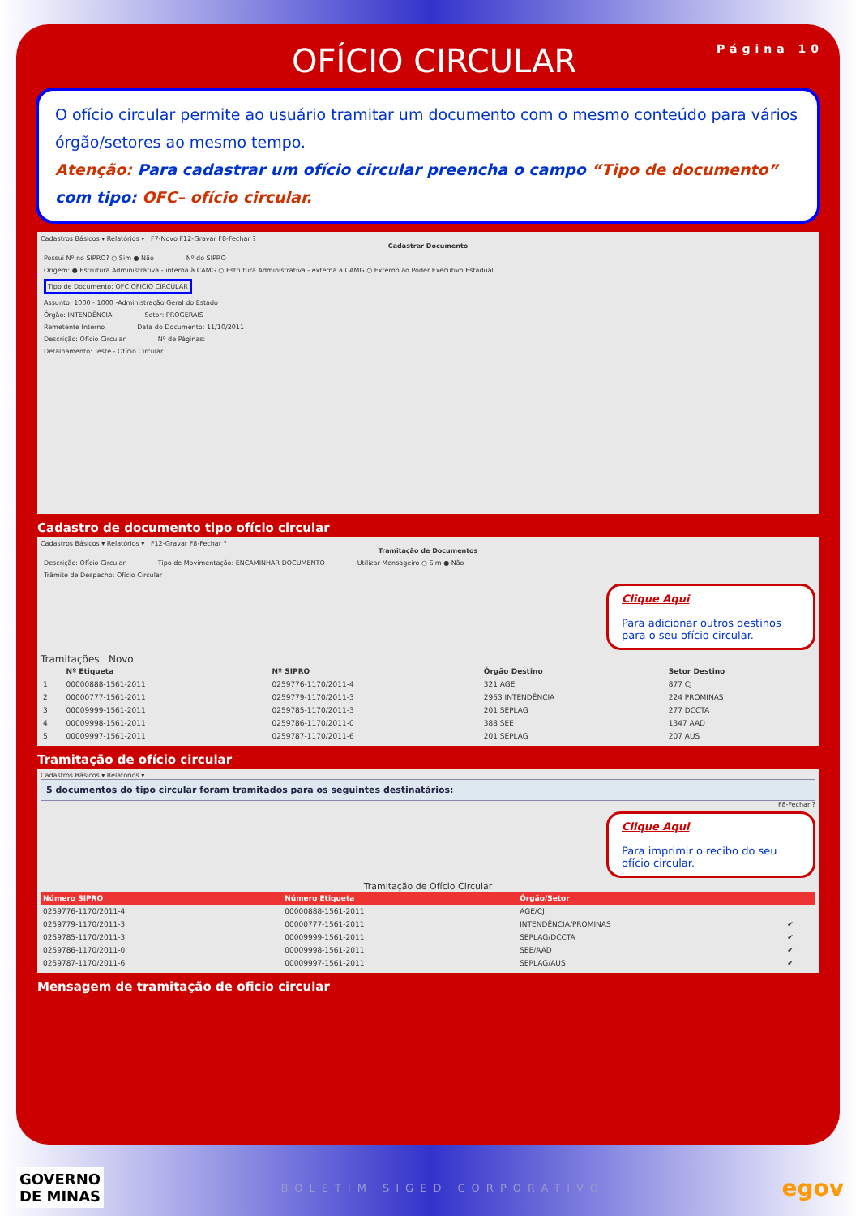OFÍCIO CIRCULAR
Página 10
O ofício circular permite ao usuário tramitar um documento com o mesmo conteúdo para vários órgão/setores ao mesmo tempo.
Atenção: Para cadastrar um ofício circular preencha o campo “Tipo de documento” com tipo: OFC– ofício circular.
Cadastros Básicos ▾ Relatórios ▾ F7-Novo F12-Gravar F8-Fechar ?
Cadastrar Documento
Possui Nº no SIPRO? ○ Sim ● Não
Nº do SIPRO
Origem: ● Estrutura Administrativa - interna à CAMG ○ Estrutura Administrativa - externa à CAMG ○ Externo ao Poder Executivo Estadual
Tipo de Documento: OFC OFICIO CIRCULAR
Assunto: 1000 - 1000 -Administração Geral do Estado
Órgão: INTENDÊNCIA Setor: PROGERAIS
Remetente Interno Data do Documento: 11/10/2011
Descrição: Ofício Circular Nº de Páginas:
Detalhamento: Teste - Ofício Circular
Cadastro de documento tipo ofício circular
Cadastros Básicos ▾ Relatórios ▾ F12-Gravar F8-Fechar ?
Tramitação de Documentos
Descrição: Ofício Circular Tipo de Movimentação: ENCAMINHAR DOCUMENTO
Utilizar Mensageiro ○ Sim ● Não
Trâmite de Despacho: Ofício Circular
Clique Aqui.
Para adicionar outros destinos para o seu ofício circular.
Tramitações Novo
| | Nº Etiqueta | Nº SIPRO | Órgão Destino | Setor Destino |
| --- | --- | --- | --- | --- |
| 1 | 00000888-1561-2011 | 0259776-1170/2011-4 | 321 AGE | 877 CJ |
| 2 | 00000777-1561-2011 | 0259779-1170/2011-3 | 2953 INTENDÊNCIA | 224 PROMINAS |
| 3 | 00009999-1561-2011 | 0259785-1170/2011-3 | 201 SEPLAG | 277 DCCTA |
| 4 | 00009998-1561-2011 | 0259786-1170/2011-0 | 388 SEE | 1347 AAD |
| 5 | 00009997-1561-2011 | 0259787-1170/2011-6 | 201 SEPLAG | 207 AUS |
Tramitação de ofício circular
Cadastros Básicos ▾ Relatórios ▾
5 documentos do tipo circular foram tramitados para os seguintes destinatários:
F8-Fechar ?
Clique Aqui.
Para imprimir o recibo do seu ofício circular.
Tramitação de Ofício Circular
| Número SIPRO | Número Etiqueta | Órgão/Setor | |
| --- | --- | --- | --- |
| 0259776-1170/2011-4 | 00000888-1561-2011 | AGE/CJ | |
| 0259779-1170/2011-3 | 00000777-1561-2011 | INTENDÊNCIA/PROMINAS | ✔ |
| 0259785-1170/2011-3 | 00009999-1561-2011 | SEPLAG/DCCTA | ✔ |
| 0259786-1170/2011-0 | 00009998-1561-2011 | SEE/AAD | ✔ |
| 0259787-1170/2011-6 | 00009997-1561-2011 | SEPLAG/AUS | ✔ |
Mensagem de tramitação de oficio circular
GOVERNO
DE MINAS
BOLETIM SIGED CORPORATIVO
egov